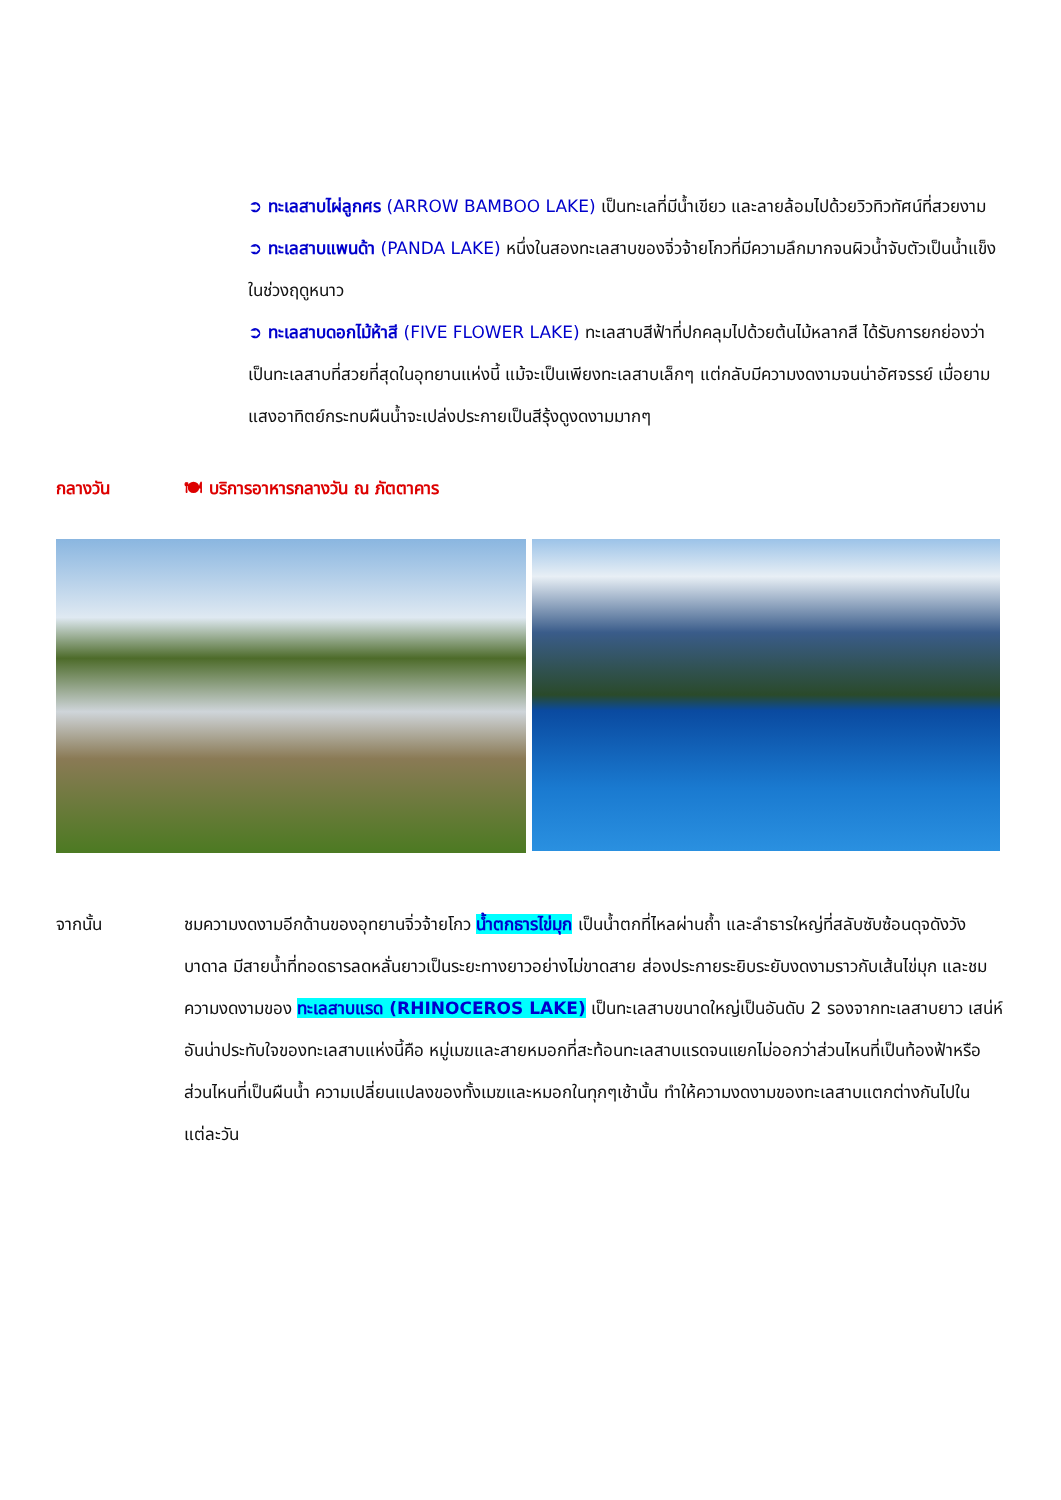➲ ทะเลสาบไผ่ลูกศร (ARROW BAMBOO LAKE) เป็นทะเลที่มีน้ำเขียว และลายล้อมไปด้วยวิวทิวทัศน์ที่สวยงาม
➲ ทะเลสาบแพนด้า (PANDA LAKE) หนึ่งในสองทะเลสาบของจิ่วจ้ายโกวที่มีความลึกมากจนผิวน้ำจับตัวเป็นน้ำแข็งในช่วงฤดูหนาว
➲ ทะเลสาบดอกไม้ห้าสี (FIVE FLOWER LAKE) ทะเลสาบสีฟ้าที่ปกคลุมไปด้วยต้นไม้หลากสี ได้รับการยกย่องว่าเป็นทะเลสาบที่สวยที่สุดในอุทยานแห่งนี้ แม้จะเป็นเพียงทะเลสาบเล็กๆ แต่กลับมีความงดงามจนน่าอัศจรรย์ เมื่อยามแสงอาทิตย์กระทบผืนน้ำจะเปล่งประกายเป็นสีรุ้งดูงดงามมากๆ
กลางวัน 🍽 บริการอาหารกลางวัน ณ ภัตตาคาร
จากนั้น ชมความงดงามอีกด้านของอุทยานจิ่วจ้ายโกว น้ำตกธารไข่มุก เป็นน้ำตกที่ไหลผ่านถ้ำ และลำธารใหญ่ที่สลับซับซ้อนดุจดังวังบาดาล มีสายน้ำที่ทอดธารลดหลั่นยาวเป็นระยะทางยาวอย่างไม่ขาดสาย ส่องประกายระยิบระยับงดงามราวกับเส้นไข่มุก และชมความงดงามของ ทะเลสาบแรด (RHINOCEROS LAKE) เป็นทะเลสาบขนาดใหญ่เป็นอันดับ 2 รองจากทะเลสาบยาว เสน่ห์อันน่าประทับใจของทะเลสาบแห่งนี้คือ หมู่เมฆและสายหมอกที่สะท้อนทะเลสาบแรดจนแยกไม่ออกว่าส่วนไหนที่เป็นท้องฟ้าหรือส่วนไหนที่เป็นผืนน้ำ ความเปลี่ยนแปลงของทั้งเมฆและหมอกในทุกๆเช้านั้น ทำให้ความงดงามของทะเลสาบแตกต่างกันไปในแต่ละวัน